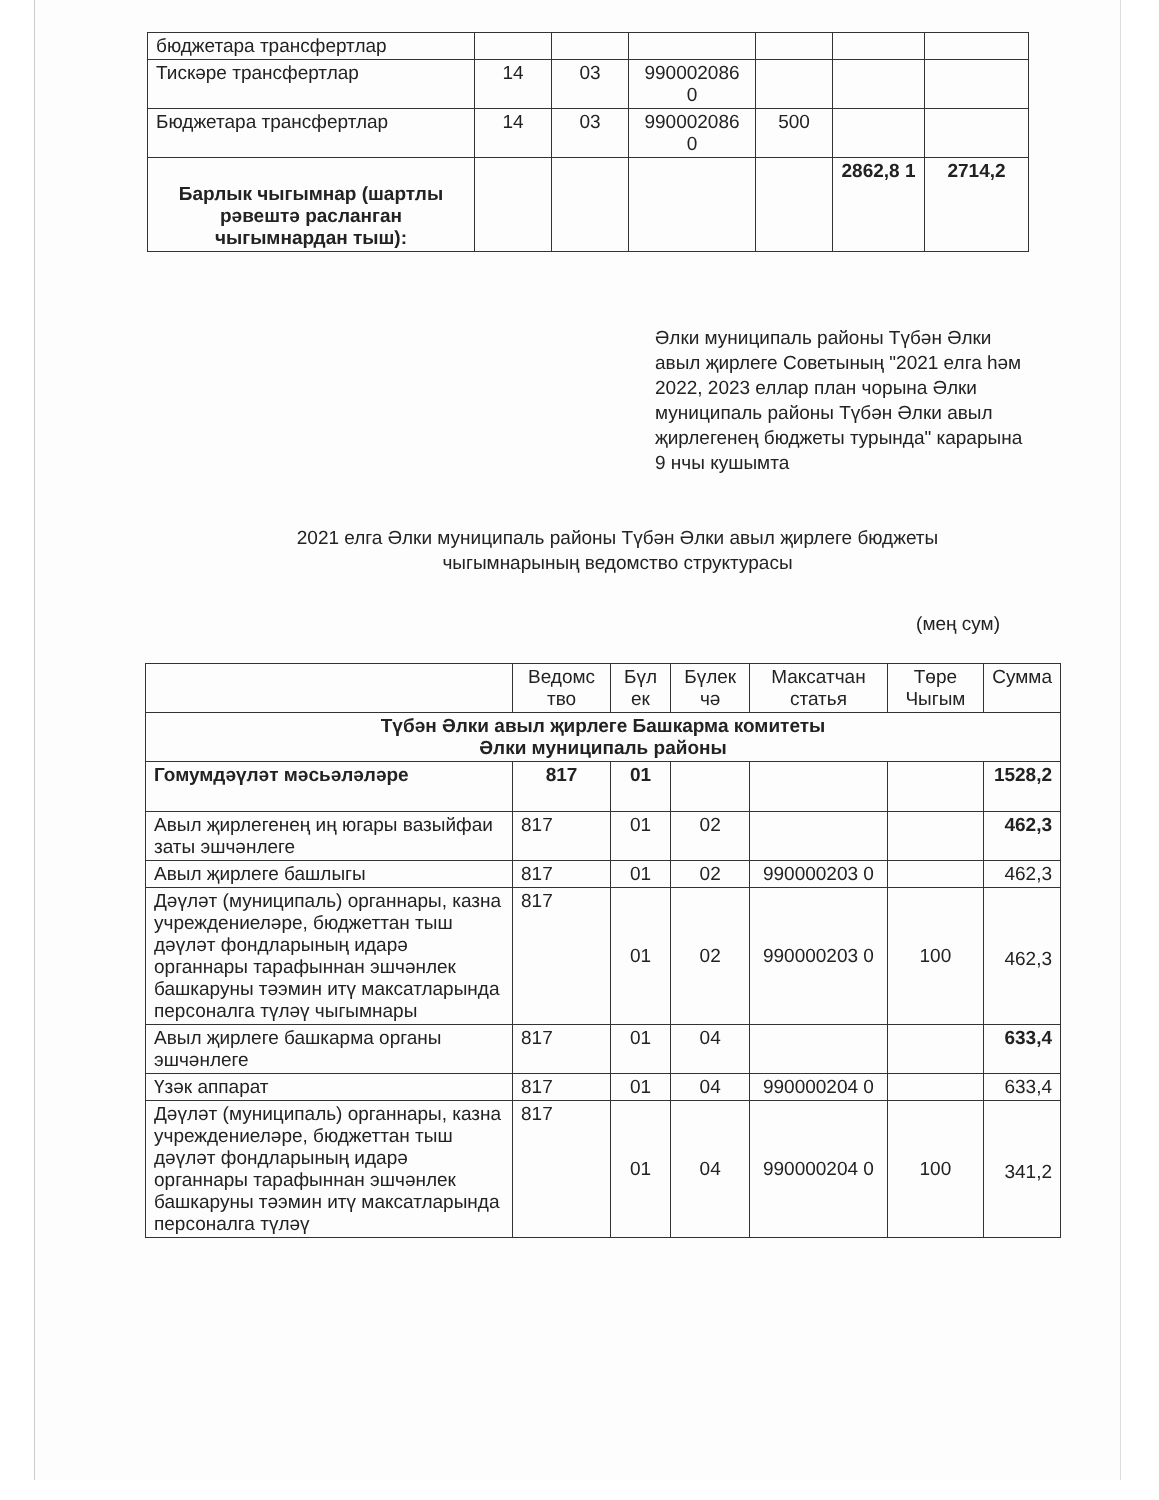| бюджетара трансфертлар | | | | | | |
| Тискәре трансфертлар | 14 | 03 | 990002086 0 | | | |
| Бюджетара трансфертлар | 14 | 03 | 990002086 0 | 500 | | |
| Барлык чыгымнар (шартлы рәвештә расланган чыгымнардан тыш): | | | | | 2862,8 1 | 2714,2 |
Әлки муниципаль районы Түбән Әлки авыл җирлеге Советының "2021 елга һәм 2022, 2023 еллар план чорына Әлки муниципаль районы Түбән Әлки авыл җирлегенең бюджеты турында" карарына 9 нчы кушымта
2021 елга Әлки муниципаль районы Түбән Әлки авыл җирлеге бюджеты
чыгымнарының ведомство структурасы
(мең сум)
| | Ведомс тво | Бүл ек | Бүлек чә | Максатчан статья | Төре Чыгым | Сумма |
| --- | --- | --- | --- | --- | --- | --- |
| Түбән Әлки авыл җирлеге Башкарма комитеты Әлки муниципаль районы | | | | | | |
| Гомумдәүләт мәсьәләләре | 817 | 01 | | | | 1528,2 |
| Авыл җирлегенең иң югары вазыйфаи заты эшчәнлеге | 817 | 01 | 02 | | | 462,3 |
| Авыл җирлеге башлыгы | 817 | 01 | 02 | 990000203 0 | | 462,3 |
| Дәүләт (муниципаль) органнары, казна учреждениеләре, бюджеттан тыш дәүләт фондларының идарә органнары тарафыннан эшчәнлек башкаруны тәэмин итү максатларында персоналга түләү чыгымнары | 817 | 01 | 02 | 990000203 0 | 100 | 462,3 |
| Авыл җирлеге башкарма органы эшчәнлеге | 817 | 01 | 04 | | | 633,4 |
| Үзәк аппарат | 817 | 01 | 04 | 990000204 0 | | 633,4 |
| Дәүләт (муниципаль) органнары, казна учреждениеләре, бюджеттан тыш дәүләт фондларының идарә органнары тарафыннан эшчәнлек башкаруны тәэмин итү максатларында персоналга түләү | 817 | 01 | 04 | 990000204 0 | 100 | 341,2 |